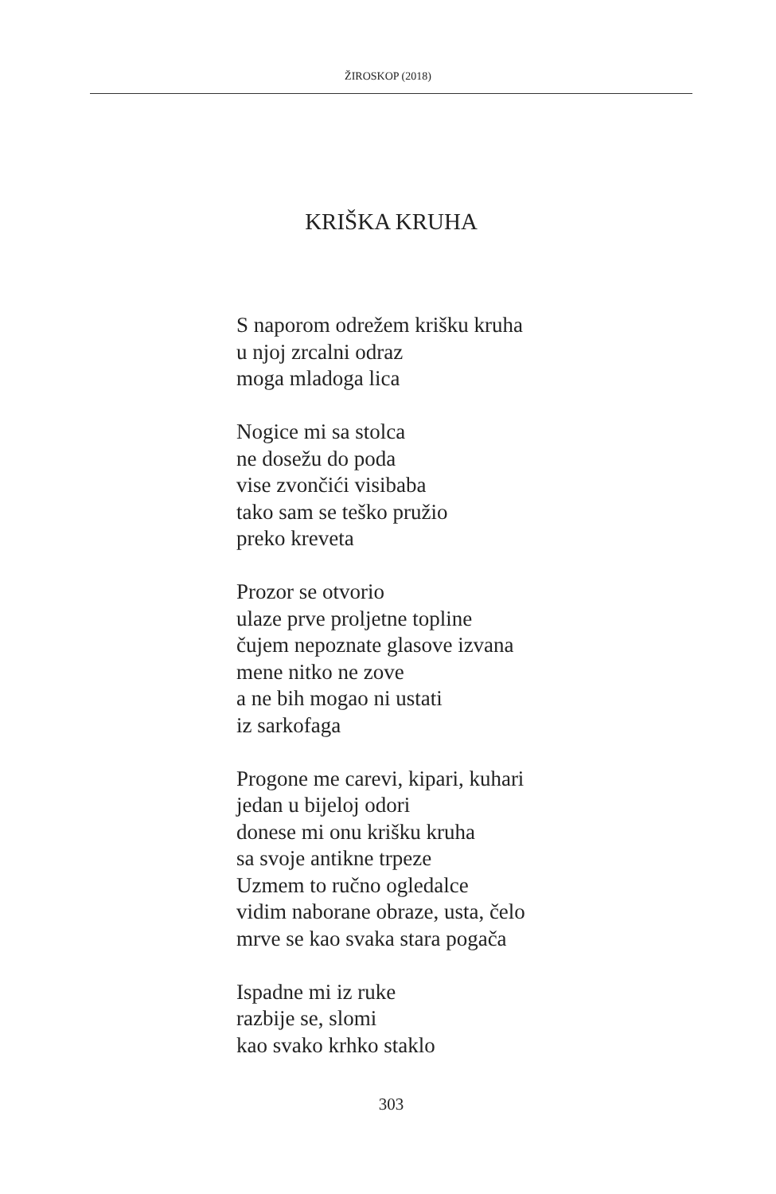ŽIROSKOP (2018)
KRIŠKA KRUHA
S naporom odrežem krišku kruha
u njoj zrcalni odraz
moga mladoga lica
Nogice mi sa stolca
ne dosežu do poda
vise zvončići visibaba
tako sam se teško pružio
preko kreveta
Prozor se otvorio
ulaze prve proljetne topline
čujem nepoznate glasove izvana
mene nitko ne zove
a ne bih mogao ni ustati
iz sarkofaga
Progone me carevi, kipari, kuhari
jedan u bijeloj odori
donese mi onu krišku kruha
sa svoje antikne trpeze
Uzmem to ručno ogledalce
vidim naborane obraze, usta, čelo
mrve se kao svaka stara pogača
Ispadne mi iz ruke
razbije se, slomi
kao svako krhko staklo
303